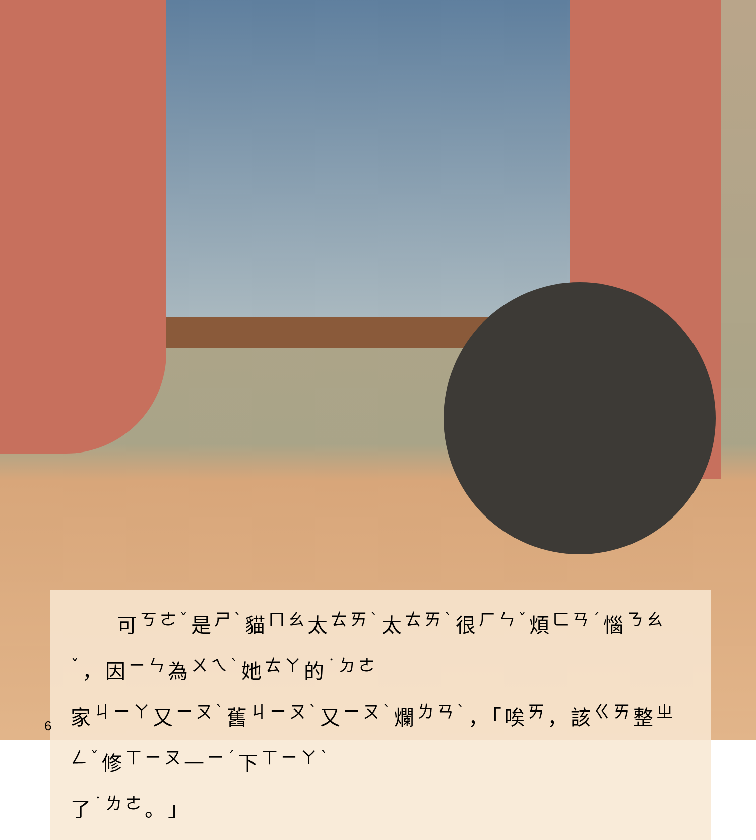可<sup>ㄎㄜˇ</sup>是<sup>ㄕˋ</sup>貓<sup>ㄇㄠ</sup>太<sup>ㄊㄞˋ</sup>太<sup>ㄊㄞˋ</sup>很<sup>ㄏㄣˇ</sup>煩<sup>ㄈㄢˊ</sup>惱<sup>ㄋㄠˇ</sup>，因<sup>ㄧㄣ</sup>為<sup>ㄨㄟˋ</sup>她<sup>ㄊㄚ</sup>的<sup>˙ㄉㄜ</sup>
家<sup>ㄐㄧㄚ</sup>又<sup>ㄧㄡˋ</sup>舊<sup>ㄐㄧㄡˋ</sup>又<sup>ㄧㄡˋ</sup>爛<sup>ㄌㄢˋ</sup>，「唉<sup>ㄞ</sup>，該<sup>ㄍㄞ</sup>整<sup>ㄓㄥˇ</sup>修<sup>ㄒㄧㄡ</sup>一<sup>ㄧˊ</sup>下<sup>ㄒㄧㄚˋ</sup>
了<sup>˙ㄌㄜ</sup>。」
6